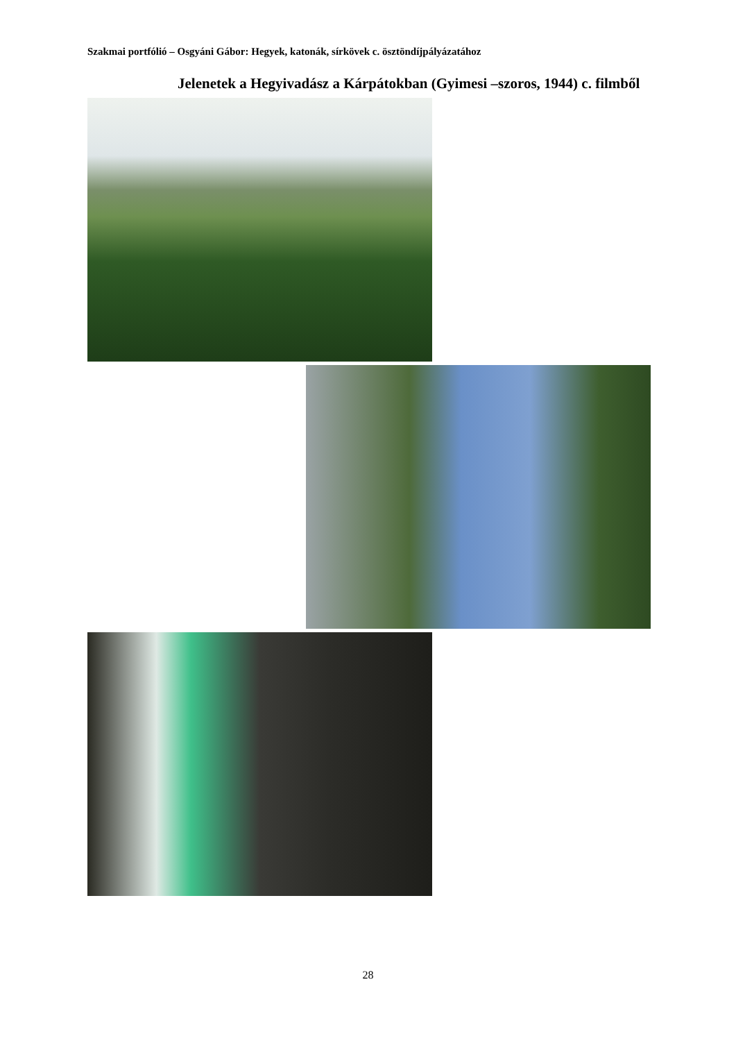Szakmai portfólió – Osgyáni Gábor: Hegyek, katonák, sírkövek c. ösztöndíjpályázatához
Jelenetek a Hegyivadász a Kárpátokban (Gyimesi –szoros, 1944) c. filmből
28